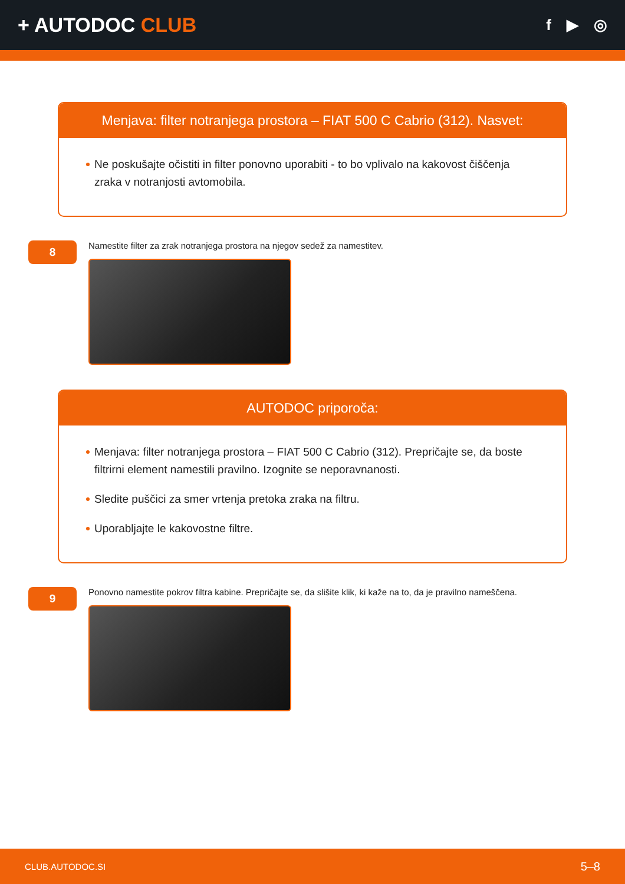+ AUTODOC CLUB
f ▶ ◎
Menjava: filter notranjega prostora – FIAT 500 C Cabrio (312). Nasvet:
Ne poskušajte očistiti in filter ponovno uporabiti - to bo vplivalo na kakovost čiščenja zraka v notranjosti avtomobila.
8
Namestite filter za zrak notranjega prostora na njegov sedež za namestitev.
AUTODOC priporoča:
Menjava: filter notranjega prostora – FIAT 500 C Cabrio (312). Prepričajte se, da boste filtrirni element namestili pravilno. Izognite se neporavnanosti.
Sledite puščici za smer vrtenja pretoka zraka na filtru.
Uporabljajte le kakovostne filtre.
9
Ponovno namestite pokrov filtra kabine. Prepričajte se, da slišite klik, ki kaže na to, da je pravilno nameščena.
CLUB.AUTODOC.SI 5–8